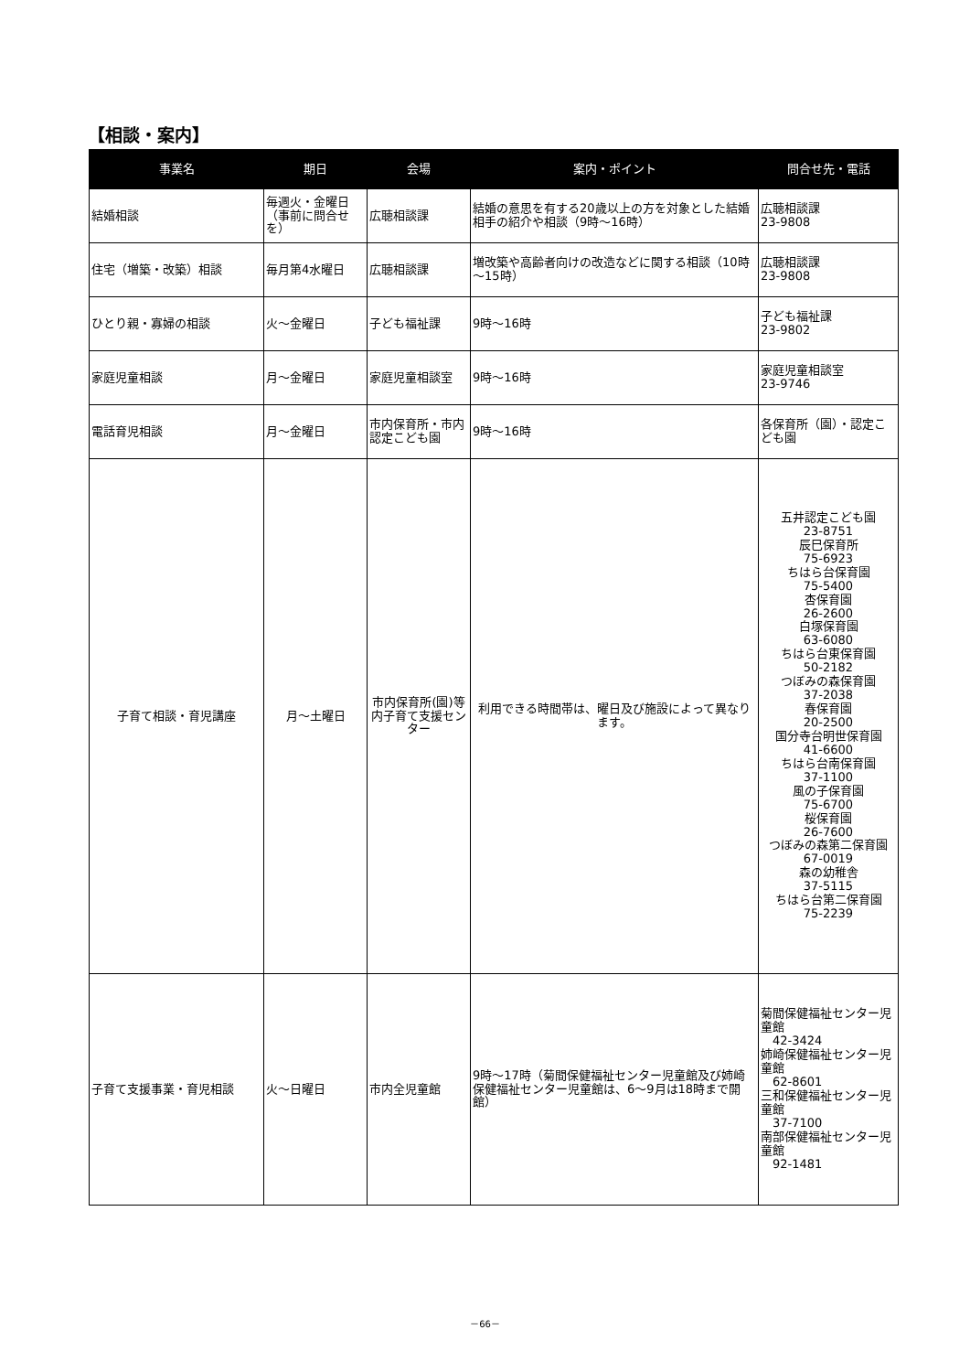【相談・案内】
| 事業名 | 期日 | 会場 | 案内・ポイント | 問合せ先・電話 |
| --- | --- | --- | --- | --- |
| 結婚相談 | 毎週火・金曜日 （事前に問合せを） | 広聴相談課 | 結婚の意思を有する20歳以上の方を対象とした結婚相手の紹介や相談（9時～16時） | 広聴相談課 23-9808 |
| 住宅（増築・改築）相談 | 毎月第4水曜日 | 広聴相談課 | 増改築や高齢者向けの改造などに関する相談（10時～15時） | 広聴相談課 23-9808 |
| ひとり親・寡婦の相談 | 火～金曜日 | 子ども福祉課 | 9時～16時 | 子ども福祉課 23-9802 |
| 家庭児童相談 | 月～金曜日 | 家庭児童相談室 | 9時～16時 | 家庭児童相談室 23-9746 |
| 電話育児相談 | 月～金曜日 | 市内保育所・市内認定こども園 | 9時～16時 | 各保育所（園）・認定こども園 |
| 子育て相談・育児講座 | 月～土曜日 | 市内保育所(園)等内子育て支援センター | 利用できる時間帯は、曜日及び施設によって異なります。 | 五井認定こども園 23-8751 辰巳保育所 75-6923 ちはら台保育園 75-5400 杏保育園 26-2600 白塚保育園 63-6080 ちはら台東保育園 50-2182 つぼみの森保育園 37-2038 春保育園 20-2500 国分寺台明世保育園 41-6600 ちはら台南保育園 37-1100 風の子保育園 75-6700 桜保育園 26-7600 つぼみの森第二保育園 67-0019 森の幼稚舎 37-5115 ちはら台第二保育園 75-2239 |
| 子育て支援事業・育児相談 | 火～日曜日 | 市内全児童館 | 9時～17時（菊間保健福祉センター児童館及び姉崎保健福祉センター児童館は、6～9月は18時まで開館） | 菊間保健福祉センター児童館 42-3424 姉崎保健福祉センター児童館 62-8601 三和保健福祉センター児童館 37-7100 南部保健福祉センター児童館 92-1481 |
－66－